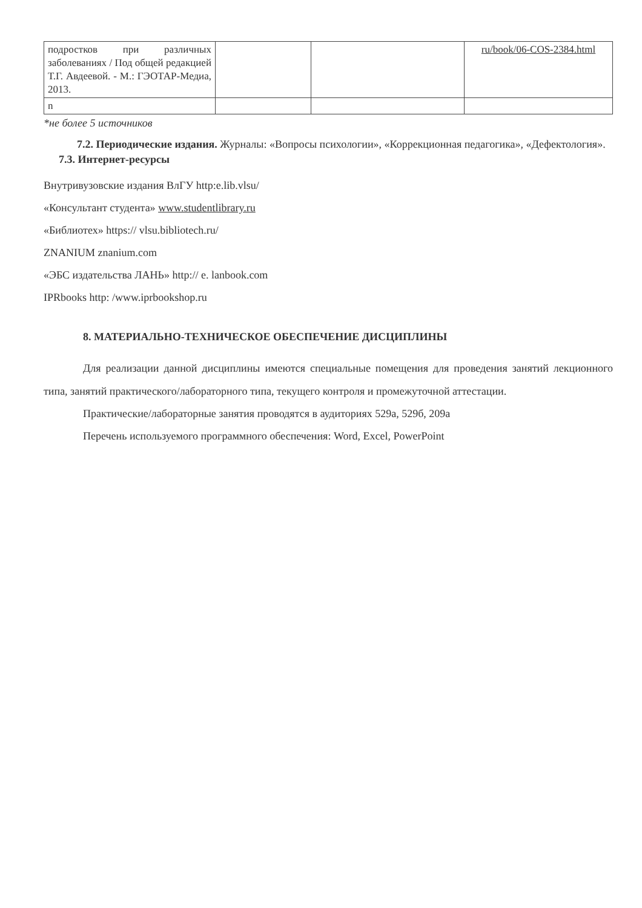| подростков при различных заболеваниях / Под общей редакцией Т.Г. Авдеевой. - М.: ГЭОТАР-Медиа, 2013. | | | ru/book/06-COS-2384.html |
| n | | | |
*не более 5 источников
7.2. Периодические издания. Журналы: «Вопросы психологии», «Коррекционная педагогика», «Дефектология».
7.3. Интернет-ресурсы
Внутривузовские издания ВлГУ http:e.lib.vlsu/
«Консультант студента» www.studentlibrary.ru
«Библиотех» https:// vlsu.bibliotech.ru/
ZNANIUM znanium.com
«ЭБС издательства ЛАНЬ» http:// e. lanbook.com
IPRbooks http: /www.iprbookshop.ru
8. МАТЕРИАЛЬНО-ТЕХНИЧЕСКОЕ ОБЕСПЕЧЕНИЕ ДИСЦИПЛИНЫ
Для реализации данной дисциплины имеются специальные помещения для проведения занятий лекционного типа, занятий практического/лабораторного типа, текущего контроля и промежуточной аттестации.
Практические/лабораторные занятия проводятся в аудиториях 529а, 529б, 209а
Перечень используемого программного обеспечения: Word, Excel, PowerPoint